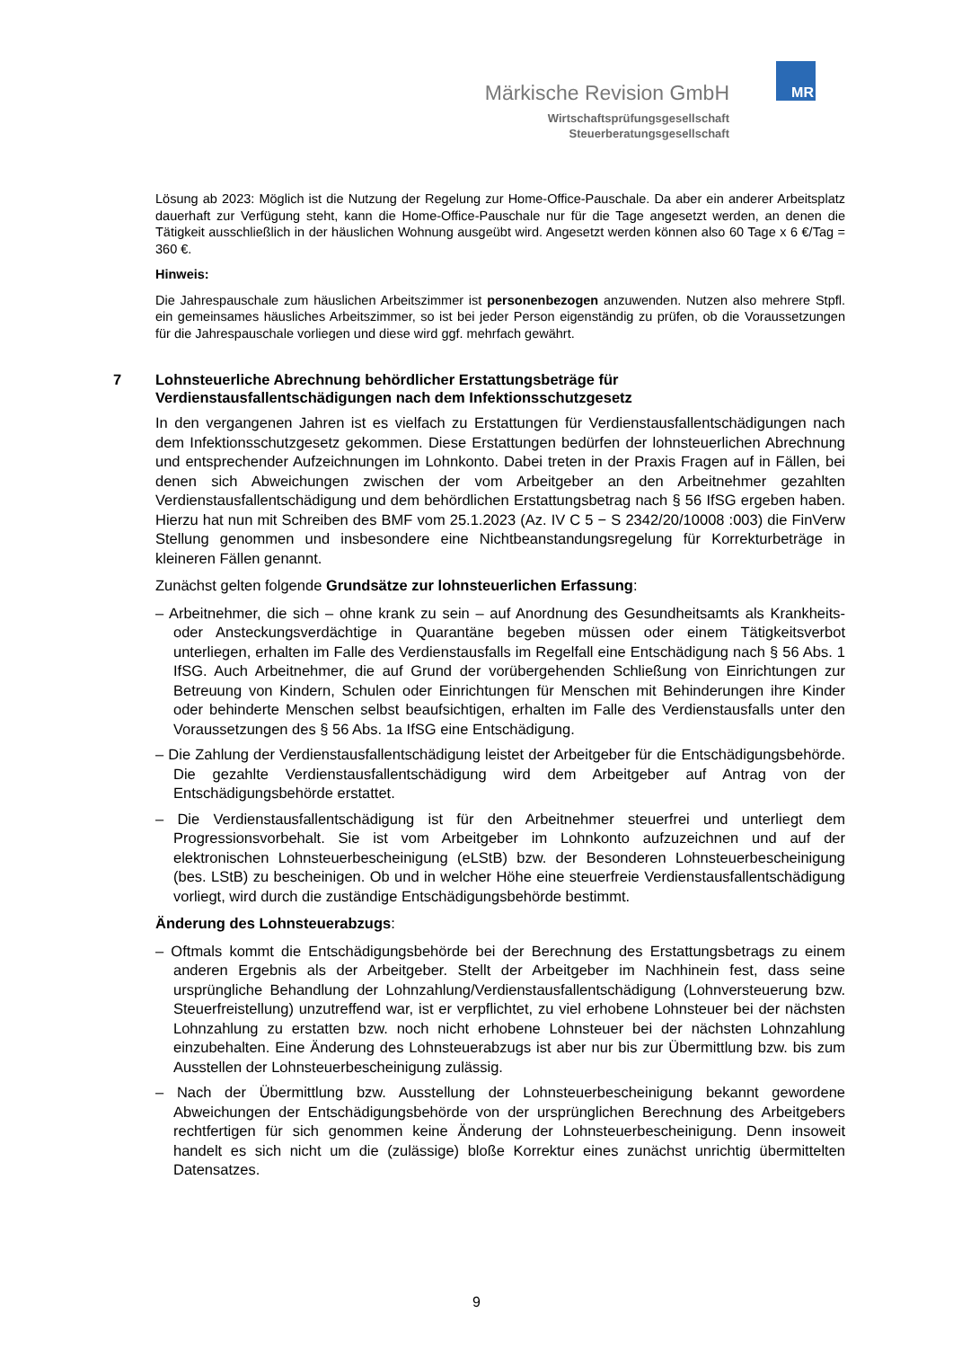MR
Märkische Revision GmbH
Wirtschaftsprüfungsgesellschaft
Steuerberatungsgesellschaft
Lösung ab 2023: Möglich ist die Nutzung der Regelung zur Home-Office-Pauschale. Da aber ein anderer Arbeitsplatz dauerhaft zur Verfügung steht, kann die Home-Office-Pauschale nur für die Tage angesetzt werden, an denen die Tätigkeit ausschließlich in der häuslichen Wohnung ausgeübt wird. Angesetzt werden können also 60 Tage x 6 €/Tag = 360 €.
Hinweis:
Die Jahrespauschale zum häuslichen Arbeitszimmer ist personenbezogen anzuwenden. Nutzen also mehrere Stpfl. ein gemeinsames häusliches Arbeitszimmer, so ist bei jeder Person eigenständig zu prüfen, ob die Voraussetzungen für die Jahrespauschale vorliegen und diese wird ggf. mehrfach gewährt.
7 Lohnsteuerliche Abrechnung behördlicher Erstattungsbeträge für
Verdienstausfallentschädigungen nach dem Infektionsschutzgesetz
In den vergangenen Jahren ist es vielfach zu Erstattungen für Verdienstausfallentschädigungen nach dem Infektionsschutzgesetz gekommen. Diese Erstattungen bedürfen der lohnsteuerlichen Abrechnung und entsprechender Aufzeichnungen im Lohnkonto. Dabei treten in der Praxis Fragen auf in Fällen, bei denen sich Abweichungen zwischen der vom Arbeitgeber an den Arbeitnehmer gezahlten Verdienstausfallentschädigung und dem behördlichen Erstattungsbetrag nach § 56 IfSG ergeben haben. Hierzu hat nun mit Schreiben des BMF vom 25.1.2023 (Az. IV C 5 − S 2342/20/10008 :003) die FinVerw Stellung genommen und insbesondere eine Nichtbeanstandungsregelung für Korrekturbeträge in kleineren Fällen genannt.
Zunächst gelten folgende Grundsätze zur lohnsteuerlichen Erfassung:
– Arbeitnehmer, die sich – ohne krank zu sein – auf Anordnung des Gesundheitsamts als Krankheits- oder Ansteckungsverdächtige in Quarantäne begeben müssen oder einem Tätigkeitsverbot unterliegen, erhalten im Falle des Verdienstausfalls im Regelfall eine Entschädigung nach § 56 Abs. 1 IfSG. Auch Arbeitnehmer, die auf Grund der vorübergehenden Schließung von Einrichtungen zur Betreuung von Kindern, Schulen oder Einrichtungen für Menschen mit Behinderungen ihre Kinder oder behinderte Menschen selbst beaufsichtigen, erhalten im Falle des Verdienstausfalls unter den Voraussetzungen des § 56 Abs. 1a IfSG eine Entschädigung.
– Die Zahlung der Verdienstausfallentschädigung leistet der Arbeitgeber für die Entschädigungsbehörde. Die gezahlte Verdienstausfallentschädigung wird dem Arbeitgeber auf Antrag von der Entschädigungsbehörde erstattet.
– Die Verdienstausfallentschädigung ist für den Arbeitnehmer steuerfrei und unterliegt dem Progressionsvorbehalt. Sie ist vom Arbeitgeber im Lohnkonto aufzuzeichnen und auf der elektronischen Lohnsteuerbescheinigung (eLStB) bzw. der Besonderen Lohnsteuerbescheinigung (bes. LStB) zu bescheinigen. Ob und in welcher Höhe eine steuerfreie Verdienstausfallentschädigung vorliegt, wird durch die zuständige Entschädigungsbehörde bestimmt.
Änderung des Lohnsteuerabzugs:
– Oftmals kommt die Entschädigungsbehörde bei der Berechnung des Erstattungsbetrags zu einem anderen Ergebnis als der Arbeitgeber. Stellt der Arbeitgeber im Nachhinein fest, dass seine ursprüngliche Behandlung der Lohnzahlung/Verdienstausfallentschädigung (Lohnversteuerung bzw. Steuerfreistellung) unzutreffend war, ist er verpflichtet, zu viel erhobene Lohnsteuer bei der nächsten Lohnzahlung zu erstatten bzw. noch nicht erhobene Lohnsteuer bei der nächsten Lohnzahlung einzubehalten. Eine Änderung des Lohnsteuerabzugs ist aber nur bis zur Übermittlung bzw. bis zum Ausstellen der Lohnsteuerbescheinigung zulässig.
– Nach der Übermittlung bzw. Ausstellung der Lohnsteuerbescheinigung bekannt gewordene Abweichungen der Entschädigungsbehörde von der ursprünglichen Berechnung des Arbeitgebers rechtfertigen für sich genommen keine Änderung der Lohnsteuerbescheinigung. Denn insoweit handelt es sich nicht um die (zulässige) bloße Korrektur eines zunächst unrichtig übermittelten Datensatzes.
9